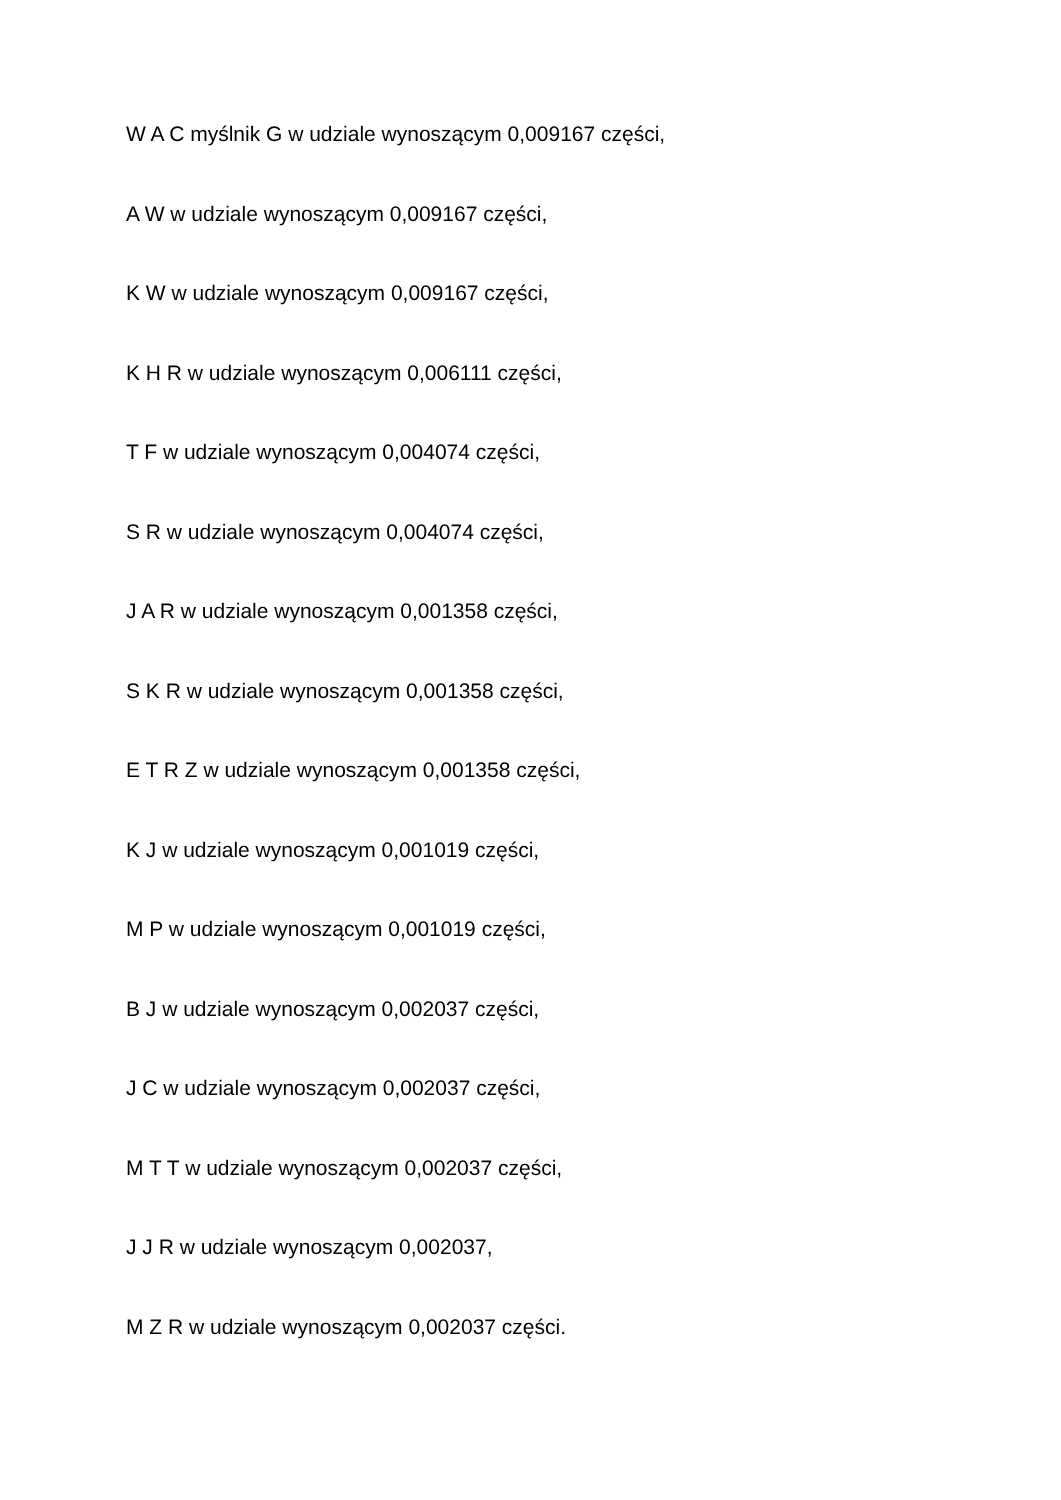W A C myślnik G w udziale wynoszącym 0,009167 części,
A W w udziale wynoszącym 0,009167 części,
K W w udziale wynoszącym 0,009167 części,
K H R w udziale wynoszącym 0,006111 części,
T F w udziale wynoszącym 0,004074 części,
S R w udziale wynoszącym 0,004074 części,
J A R w udziale wynoszącym 0,001358 części,
S K R w udziale wynoszącym 0,001358 części,
E T R Z w udziale wynoszącym 0,001358 części,
K J w udziale wynoszącym 0,001019 części,
M P w udziale wynoszącym 0,001019 części,
B J w udziale wynoszącym 0,002037 części,
J C w udziale wynoszącym 0,002037 części,
M T T w udziale wynoszącym 0,002037 części,
J J R w udziale wynoszącym 0,002037,
M Z R w udziale wynoszącym 0,002037 części.